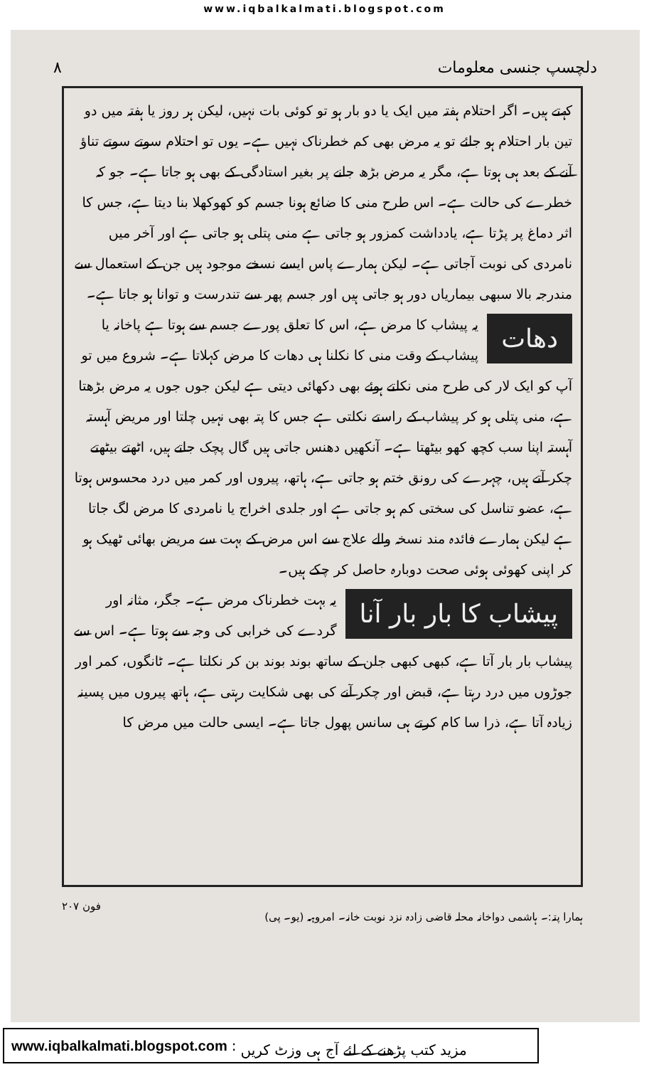www.iqbalkalmati.blogspot.com
دلچسپ جنسی معلومات ۸
کہتے ہیں۔ اگر احتلام ہفتہ میں ایک یا دو بار ہو تو کوئی بات نہیں، لیکن ہر روز یا ہفتہ میں دو تین بار احتلام ہو جائے تو یہ مرض بھی کم خطرناک نہیں ہے۔ یوں تو احتلام سوتے سوتے تناؤ آنے کے بعد ہی ہوتا ہے، مگر یہ مرض بڑھ جانے پر بغیر استادگی کے بھی ہو جاتا ہے۔ جو کہ خطرے کی حالت ہے۔ اس طرح منی کا ضائع ہونا جسم کو کھوکھلا بنا دیتا ہے، جس کا اثر دماغ پر پڑتا ہے، یادداشت کمزور ہو جاتی ہے منی پتلی ہو جاتی ہے اور آخر میں نامردی کی نوبت آجاتی ہے۔ لیکن ہمارے پاس ایسے نسخے موجود ہیں جن کے استعمال سے مندرجہ بالا سبھی بیماریاں دور ہو جاتی ہیں اور جسم پھر سے تندرست و توانا ہو جاتا ہے۔
دھات یہ پیشاب کا مرض ہے، اس کا تعلق پورے جسم سے ہوتا ہے پاخانہ یا پیشاب کے وقت منی کا نکلنا ہی دھات کا مرض کہلاتا ہے۔ شروع میں تو آپ کو ایک لار کی طرح منی نکلتے ہوئے بھی دکھائی دیتی ہے لیکن جوں جوں یہ مرض بڑھتا ہے، منی پتلی ہو کر پیشاب کے راستے نکلتی ہے جس کا پتہ بھی نہیں چلتا اور مریض آہستہ آہستہ اپنا سب کچھ کھو بیٹھتا ہے۔ آنکھیں دھنس جاتی ہیں گال پچک جاتے ہیں، اٹھتے بیٹھتے چکر آتے ہیں، چہرے کی رونق ختم ہو جاتی ہے، ہاتھ، پیروں اور کمر میں درد محسوس ہوتا ہے، عضو تناسل کی سختی کم ہو جاتی ہے اور جلدی اخراج یا نامردی کا مرض لگ جاتا ہے لیکن ہمارے فائدہ مند نسخہ والے علاج سے اس مرض کے بہت سے مریض بھائی ٹھیک ہو کر اپنی کھوئی ہوئی صحت دوبارہ حاصل کر چکے ہیں۔
پیشاب کا بار بار آنا یہ بہت خطرناک مرض ہے۔ جگر، مثانہ اور گردے کی خرابی کی وجہ سے ہوتا ہے۔ اس سے پیشاب بار بار آتا ہے، کبھی کبھی جلن کے ساتھ بوند بوند بن کر نکلتا ہے۔ ٹانگوں، کمر اور جوڑوں میں درد رہتا ہے، قبض اور چکر آنے کی بھی شکایت رہتی ہے، ہاتھ پیروں میں پسینہ زیادہ آتا ہے، ذرا سا کام کرتے ہی سانس پھول جاتا ہے۔ ایسی حالت میں مرض کا
ہمارا پتہ:۔ ہاشمی دواخانہ محلہ قاضی زادہ نزد نوبت خانہ۔ امروہہ (یو۔ پی) فون ۲۰۷
www.iqbalkalmati.blogspot.com : مزید کتب پڑھنے کے لئے آج ہی وزٹ کریں